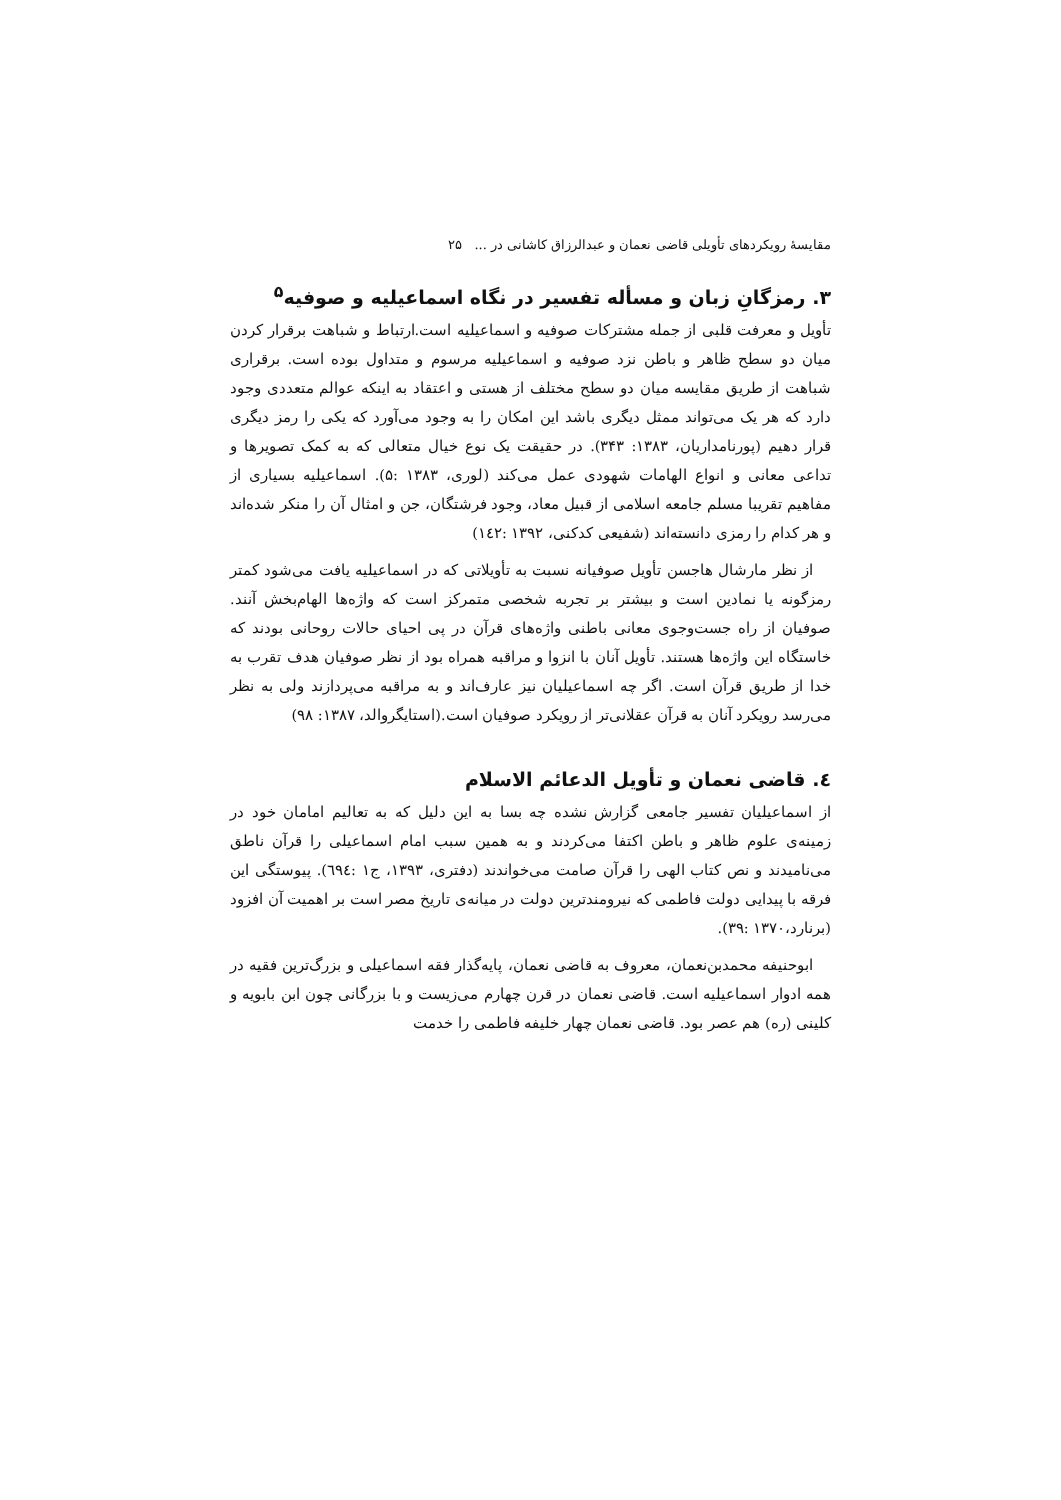مقایسهٔ رویکردهای تأویلی قاضی نعمان و عبدالرزاق کاشانی در ... ۲۵
۳. رمزگانِ زبان و مسأله تفسیر در نگاه اسماعیلیه و صوفیه<sup>۵</sup>
تأویل و معرفت قلبی از جمله مشترکات صوفیه و اسماعیلیه است.ارتباط و شباهت برقرار کردن میان دو سطح ظاهر و باطن نزد صوفیه و اسماعیلیه مرسوم و متداول بوده است. برقراری شباهت از طریق مقایسه میان دو سطح مختلف از هستی و اعتقاد به اینکه عوالم متعددی وجود دارد که هر یک می‌تواند ممثل دیگری باشد این امکان را به وجود می‌آورد که یکی را رمز دیگری قرار دهیم (پورنامداریان، ۱۳۸۳: ۳۴۳). در حقیقت یک نوع خیال متعالی که به کمک تصویرها و تداعی معانی و انواع الهامات شهودی عمل می‌کند (لوری، ۱۳۸۳ :۵). اسماعیلیه بسیاری از مفاهیم تقریبا مسلم جامعه اسلامی از قبیل معاد، وجود فرشتگان، جن و امثال آن را منکر شده‌اند و هر کدام را رمزی دانسته‌اند (شفیعی کدکنی، ۱۳۹۲ :۱٤٢)
از نظر مارشال هاجسن تأویل صوفیانه نسبت به تأویلاتی که در اسماعیلیه یافت می‌شود کمتر رمزگونه یا نمادین است و بیشتر بر تجربه شخصی متمرکز است که واژه‌ها الهام‌بخش آنند. صوفیان از راه جست‌وجوی معانی باطنی واژه‌های قرآن در پی احیای حالات روحانی بودند که خاستگاه این واژه‌ها هستند. تأویل آنان با انزوا و مراقبه همراه بود از نظر صوفیان هدف تقرب به خدا از طریق قرآن است. اگر چه اسماعیلیان نیز عارف‌اند و به مراقبه می‌پردازند ولی به نظر می‌رسد رویکرد آنان به قرآن عقلانی‌تر از رویکرد صوفیان است.(استایگروالد، ۱۳۸۷: ۹۸)
٤. قاضی نعمان و تأویل الدعائم الاسلام
از اسماعیلیان تفسیر جامعی گزارش نشده چه بسا به این دلیل که به تعالیم امامان خود در زمینه‌ی علوم ظاهر و باطن اکتفا می‌کردند و به همین سبب امام اسماعیلی را قرآن ناطق می‌نامیدند و نص کتاب الهی را قرآن صامت می‌خواندند (دفتری، ۱۳۹۳، ج۱ :٦۹٤). پیوستگی این فرقه با پیدایی دولت فاطمی که نیرومندترین دولت در میانه‌ی تاریخ مصر است بر اهمیت آن افزود (برنارد،۱۳۷۰ :۳۹).
ابوحنیفه محمدبن‌نعمان، معروف به قاضی نعمان، پایه‌گذار فقه اسماعیلی و بزرگ‌ترین فقیه در همه ادوار اسماعیلیه است. قاضی نعمان در قرن چهارم می‌زیست و با بزرگانی چون ابن بابویه و کلینی (ره) هم عصر بود. قاضی نعمان چهار خلیفه فاطمی را خدمت